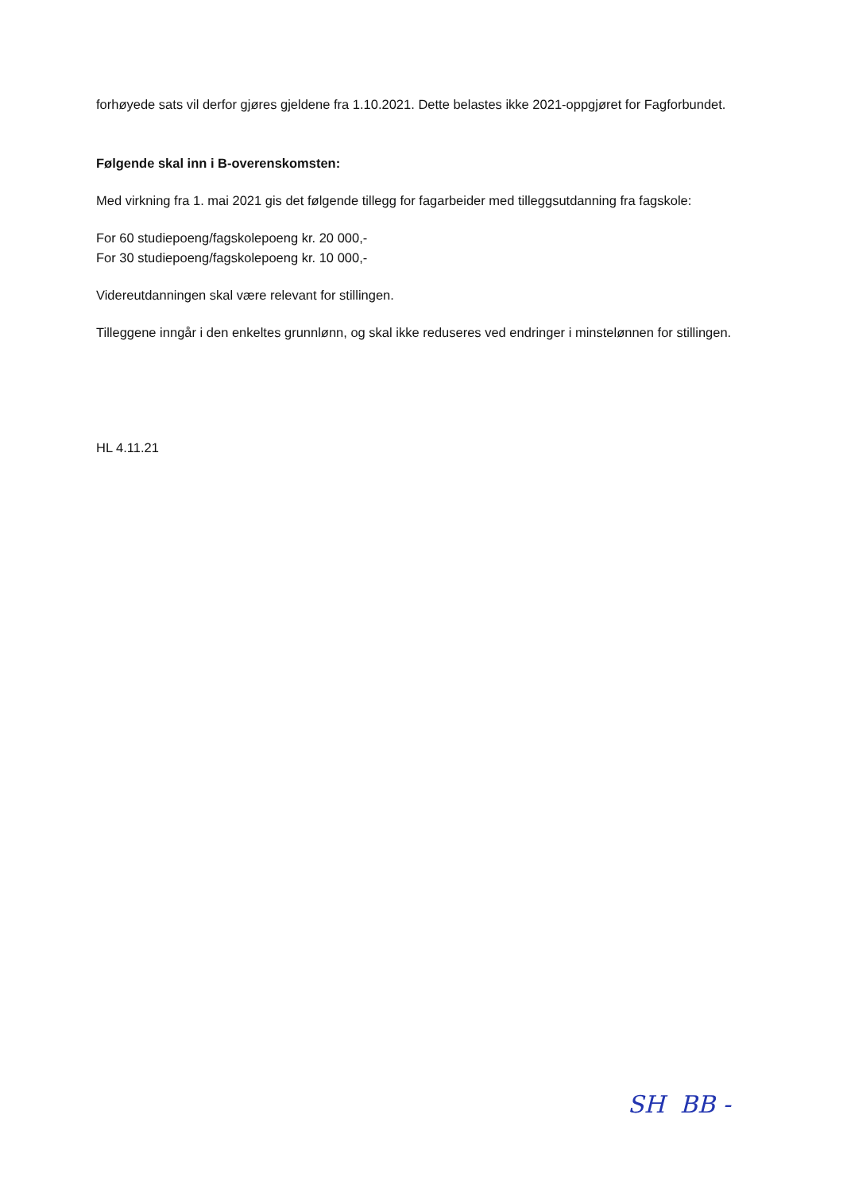forhøyede sats vil derfor gjøres gjeldene fra 1.10.2021. Dette belastes ikke 2021-oppgjøret for Fagforbundet.
Følgende skal inn i B-overenskomsten:
Med virkning fra 1. mai 2021 gis det følgende tillegg for fagarbeider med tilleggsutdanning fra fagskole:
For 60 studiepoeng/fagskolepoeng kr. 20 000,-
For 30 studiepoeng/fagskolepoeng kr. 10 000,-
Videreutdanningen skal være relevant for stillingen.
Tilleggene inngår i den enkeltes grunnlønn, og skal ikke reduseres ved endringer i minstelønnen for stillingen.
HL 4.11.21
SH BB -